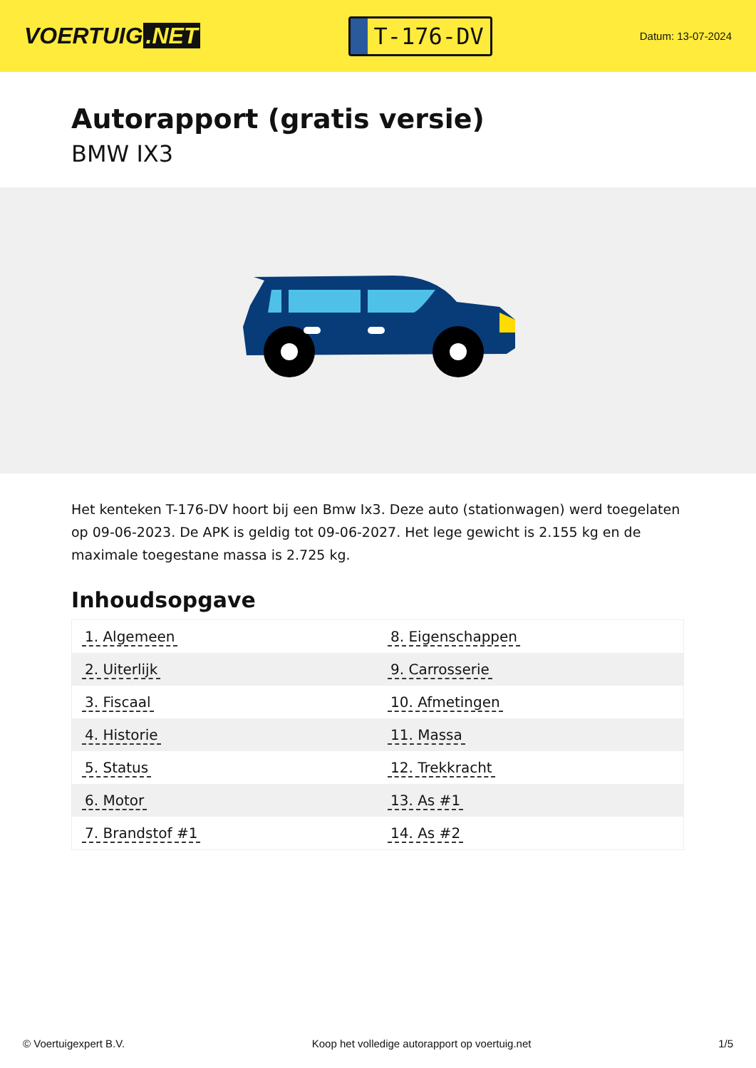VOERTUIG.NET
T-176-DV
Datum: 13-07-2024
Autorapport (gratis versie)
BMW IX3
Het kenteken T-176-DV hoort bij een Bmw Ix3. Deze auto (stationwagen) werd toegelaten op 09-06-2023. De APK is geldig tot 09-06-2027. Het lege gewicht is 2.155 kg en de maximale toegestane massa is 2.725 kg.
Inhoudsopgave
| 1. Algemeen | 8. Eigenschappen |
| 2. Uiterlijk | 9. Carrosserie |
| 3. Fiscaal | 10. Afmetingen |
| 4. Historie | 11. Massa |
| 5. Status | 12. Trekkracht |
| 6. Motor | 13. As #1 |
| 7. Brandstof #1 | 14. As #2 |
© Voertuigexpert B.V. Koop het volledige autorapport op voertuig.net 1/5